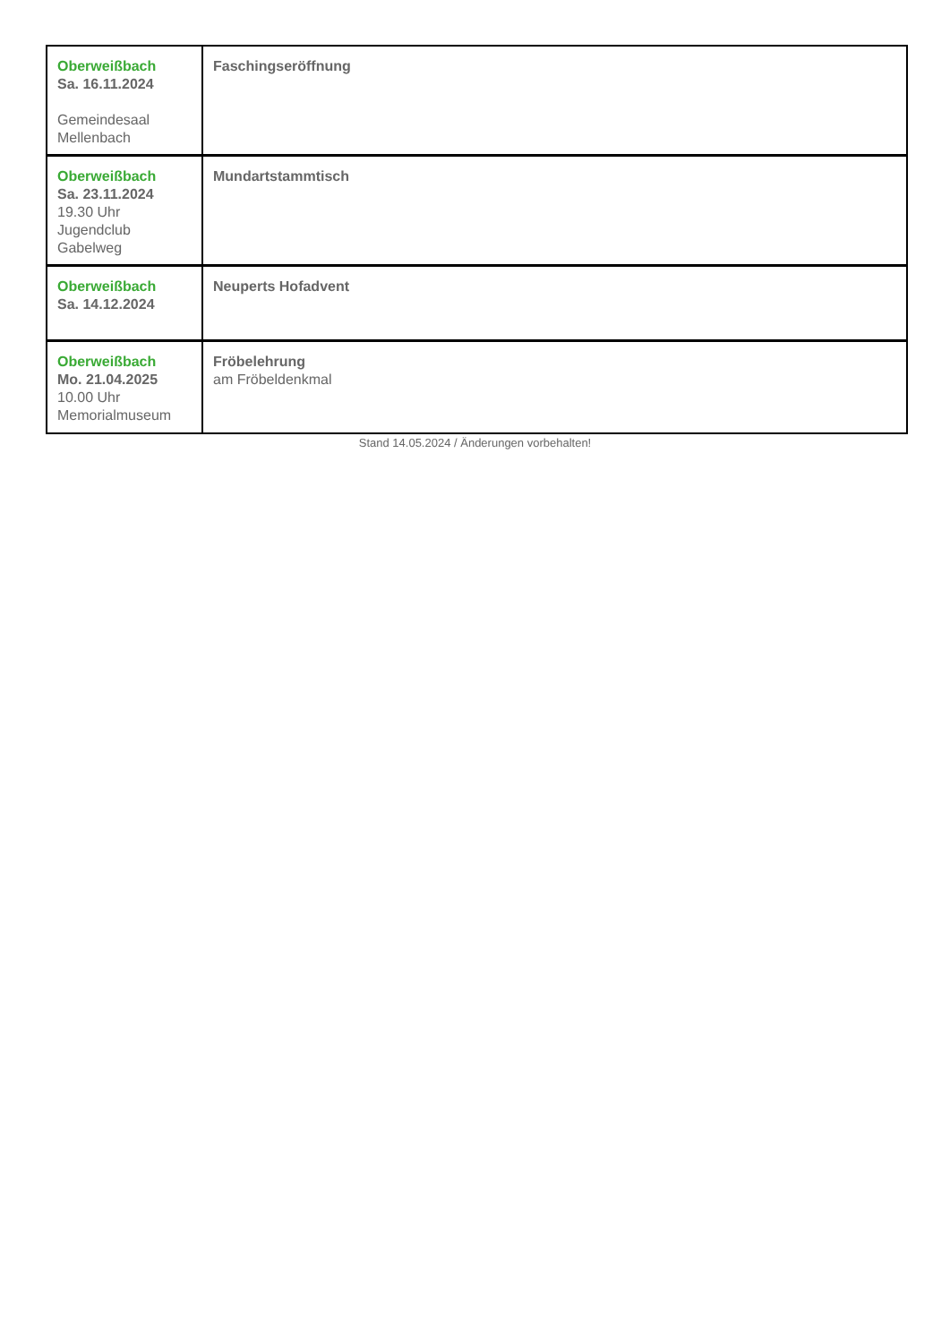| Oberweißbach Sa. 16.11.2024 Gemeindesaal Mellenbach | Faschingseröffnung |
| Oberweißbach Sa. 23.11.2024 19.30 Uhr Jugendclub Gabelweg | Mundartstammtisch |
| Oberweißbach Sa. 14.12.2024 | Neuperts Hofadvent |
| Oberweißbach Mo. 21.04.2025 10.00 Uhr Memorialmuseum | Fröbelehrung am Fröbeldenkmal |
Stand 14.05.2024 / Änderungen vorbehalten!